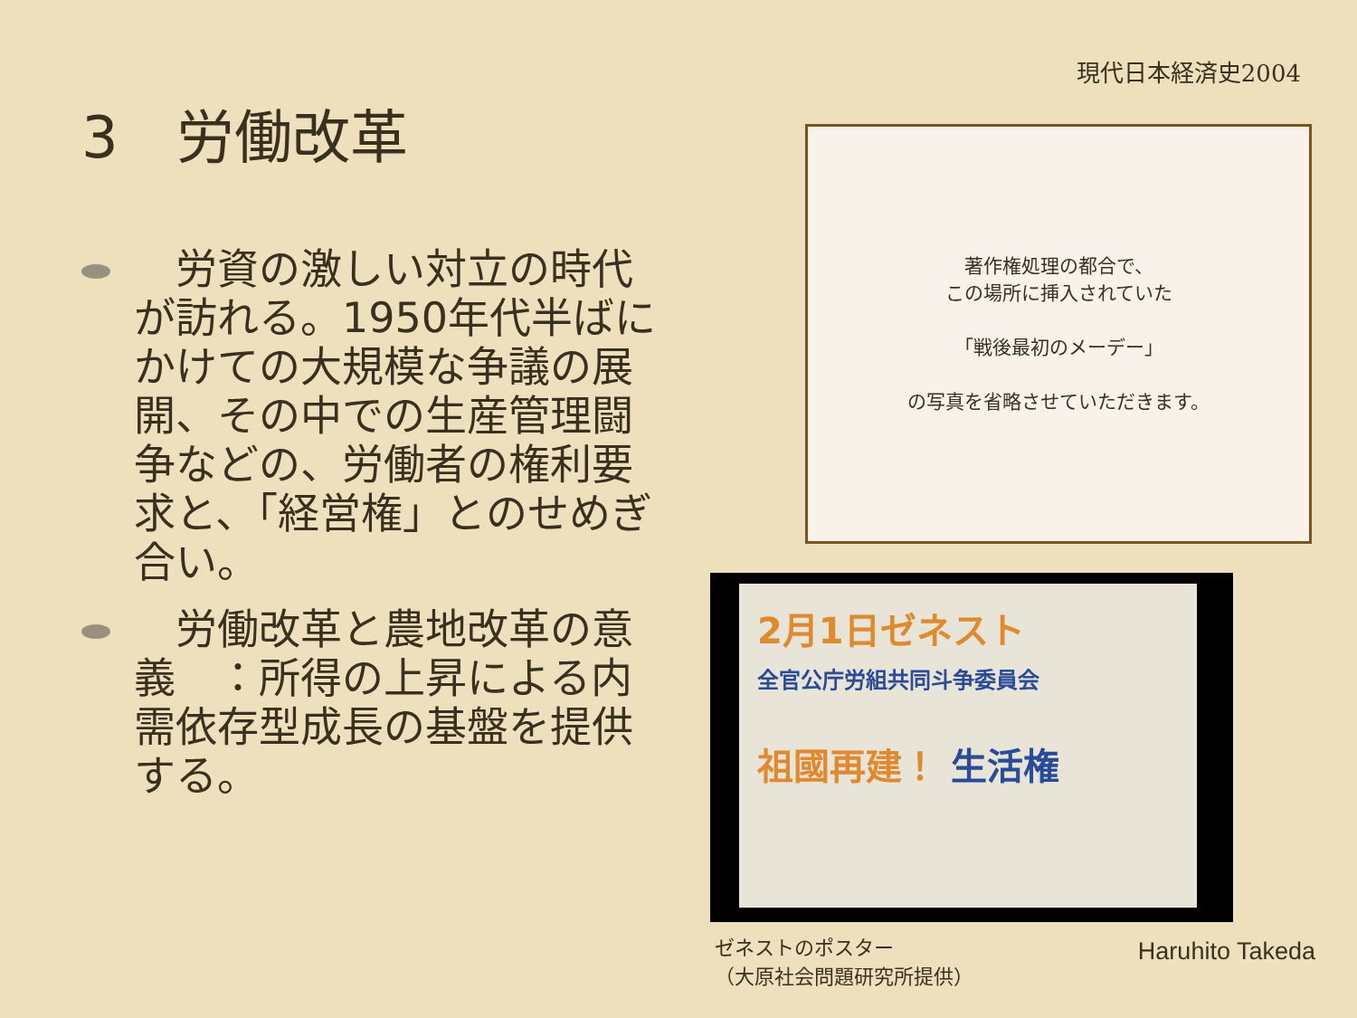現代日本経済史2004
3　労働改革
　労資の激しい対立の時代が訪れる。1950年代半ばにかけての大規模な争議の展開、その中での生産管理闘争などの、労働者の権利要求と、「経営権」とのせめぎ合い。
　労働改革と農地改革の意義　：所得の上昇による内需依存型成長の基盤を提供する。
著作権処理の都合で、
この場所に挿入されていた
「戦後最初のメーデー」
の写真を省略させていただきます。
2月1日ゼネスト
全官公庁労組共同斗争委員会
祖國再建！ 生活権
ゼネストのポスター
（大原社会問題研究所提供）
Haruhito Takeda